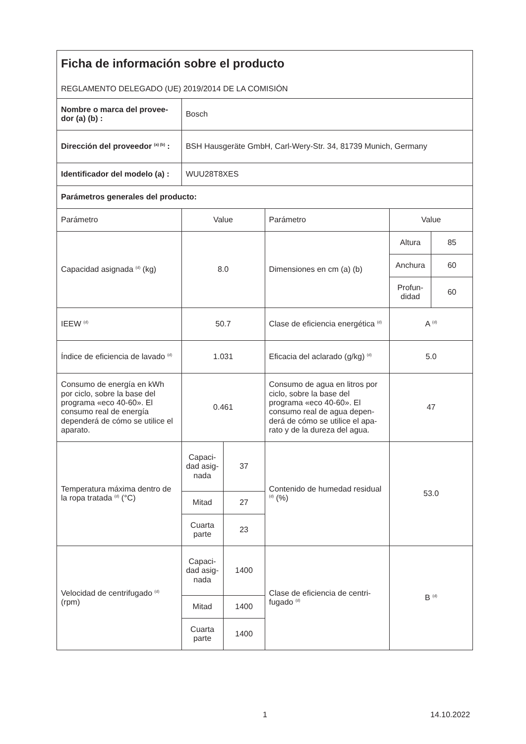| Ficha de información sobre el producto REGLAMENTO DELEGADO (UE) 2019/2014 DE LA COMISIÓN | | | | | |
| Nombre o marca del provee­dor (a) (b) : | Bosch | | | | |
| Dirección del proveedor <sup>(a) (b)</sup> : | BSH Hausgeräte GmbH, Carl-Wery-Str. 34, 81739 Munich, Germany | | | | |
| Identificador del modelo (a) : | WUU28T8XES | | | | |
| Parámetros generales del producto: | | | | | |
| Parámetro | Value | | Parámetro | Value | |
| Capacidad asignada <sup>(d)</sup> (kg) | 8.0 | | Dimensiones en cm (a) (b) | Altura | 85 |
| | | | | Anchura | 60 |
| | | | | Profun­didad | 60 |
| IEEW <sup>(d)</sup> | 50.7 | | Clase de eficiencia energética <sup>(d)</sup> | A <sup>(d)</sup> | |
| Índice de eficiencia de lavado <sup>(d)</sup> | 1.031 | | Eficacia del aclarado (g/kg) <sup>(d)</sup> | 5.0 | |
| Consumo de energía en kWh por ciclo, sobre la base del programa «eco 40-60». El consumo real de energía dependerá de cómo se utilice el aparato. | 0.461 | | Consumo de agua en litros por ciclo, sobre la base del programa «eco 40-60». El consumo real de agua depen­derá de cómo se utilice el apa­rato y de la dureza del agua. | 47 | |
| Temperatura máxima dentro de la ropa tratada <sup>(d)</sup> (°C) | Capaci­dad asig­nada | 37 | Contenido de humedad resi­dual <sup>(d)</sup> (%) | 53.0 | |
| | Mitad | 27 | | | |
| | Cuarta parte | 23 | | | |
| Velocidad de centrifugado <sup>(d)</sup> (rpm) | Capaci­dad asig­nada | 1400 | Clase de eficiencia de centri­fugado <sup>(d)</sup> | B <sup>(d)</sup> | |
| | Mitad | 1400 | | | |
| | Cuarta parte | 1400 | | | |
1 14.10.2022